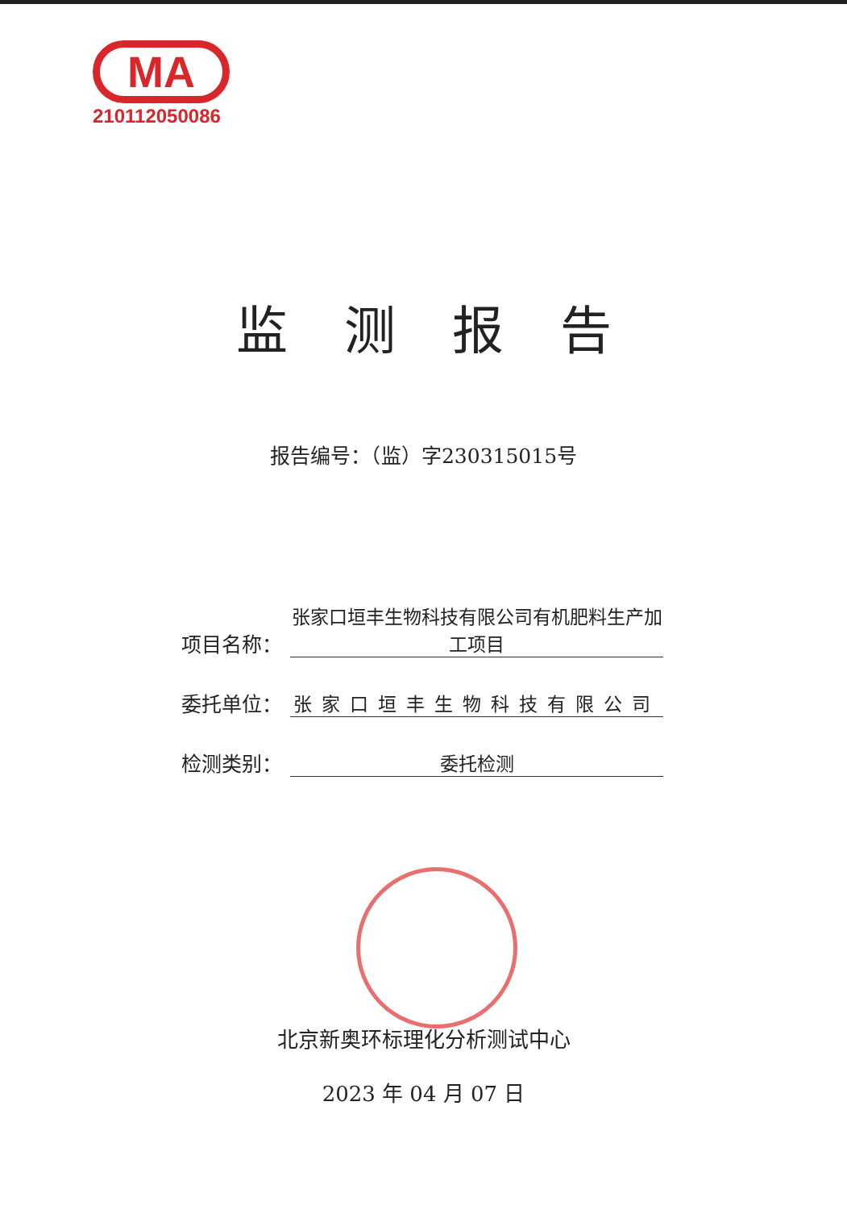MA
210112050086
监测报告
报告编号：（监）字230315015号
项目名称： 张家口垣丰生物科技有限公司有机肥料生产加工项目
委托单位： 张家口垣丰生物科技有限公司
检测类别： 委托检测
北京新奥环标理化分析测试中心
2023 年 04 月 07 日